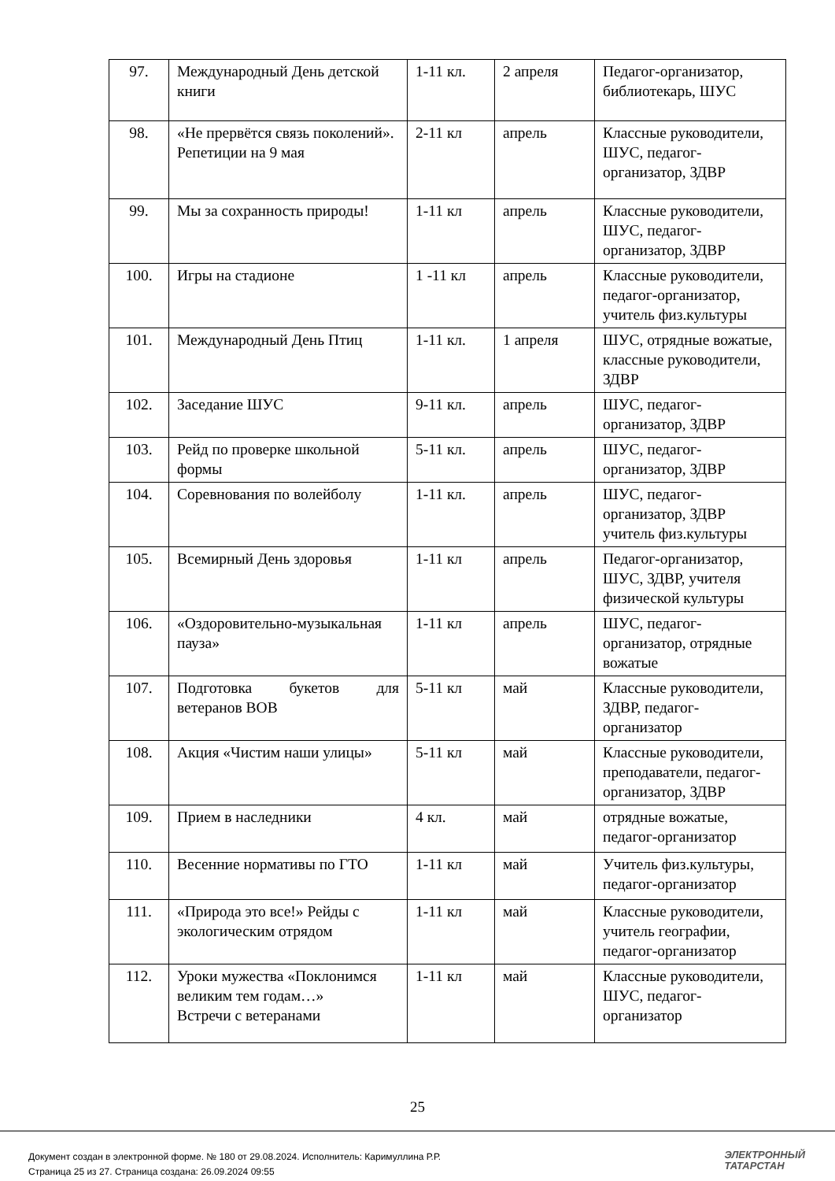| 97. | Международный День детской книги | 1-11 кл. | 2 апреля | Педагог-организатор, библиотекарь, ШУС |
| 98. | «Не прервётся связь поколений». Репетиции на 9 мая | 2-11 кл | апрель | Классные руководители, ШУС, педагог-организатор, ЗДВР |
| 99. | Мы за сохранность природы! | 1-11 кл | апрель | Классные руководители, ШУС, педагог-организатор, ЗДВР |
| 100. | Игры на стадионе | 1 -11 кл | апрель | Классные руководители, педагог-организатор, учитель физ.культуры |
| 101. | Международный День Птиц | 1-11 кл. | 1 апреля | ШУС, отрядные вожатые, классные руководители, ЗДВР |
| 102. | Заседание ШУС | 9-11 кл. | апрель | ШУС, педагог-организатор, ЗДВР |
| 103. | Рейд по проверке школьной формы | 5-11 кл. | апрель | ШУС, педагог-организатор, ЗДВР |
| 104. | Соревнования по волейболу | 1-11 кл. | апрель | ШУС, педагог-организатор, ЗДВР учитель физ.культуры |
| 105. | Всемирный День здоровья | 1-11 кл | апрель | Педагог-организатор, ШУС, ЗДВР, учителя физической культуры |
| 106. | «Оздоровительно-музыкальная пауза» | 1-11 кл | апрель | ШУС, педагог-организатор, отрядные вожатые |
| 107. | Подготовка букетов для ветеранов ВОВ | 5-11 кл | май | Классные руководители, ЗДВР, педагог-организатор |
| 108. | Акция «Чистим наши улицы» | 5-11 кл | май | Классные руководители, преподаватели, педагог-организатор, ЗДВР |
| 109. | Прием в наследники | 4 кл. | май | отрядные вожатые, педагог-организатор |
| 110. | Весенние нормативы по ГТО | 1-11 кл | май | Учитель физ.культуры, педагог-организатор |
| 111. | «Природа это все!» Рейды с экологическим отрядом | 1-11 кл | май | Классные руководители, учитель географии, педагог-организатор |
| 112. | Уроки мужества «Поклонимся великим тем годам…» Встречи с ветеранами | 1-11 кл | май | Классные руководители, ШУС, педагог-организатор |
25
Документ создан в электронной форме. № 180 от 29.08.2024. Исполнитель: Каримуллина Р.Р.
Страница 25 из 27. Страница создана: 26.09.2024 09:55
ЭЛЕКТРОННЫЙ
ТАТАРСТАН